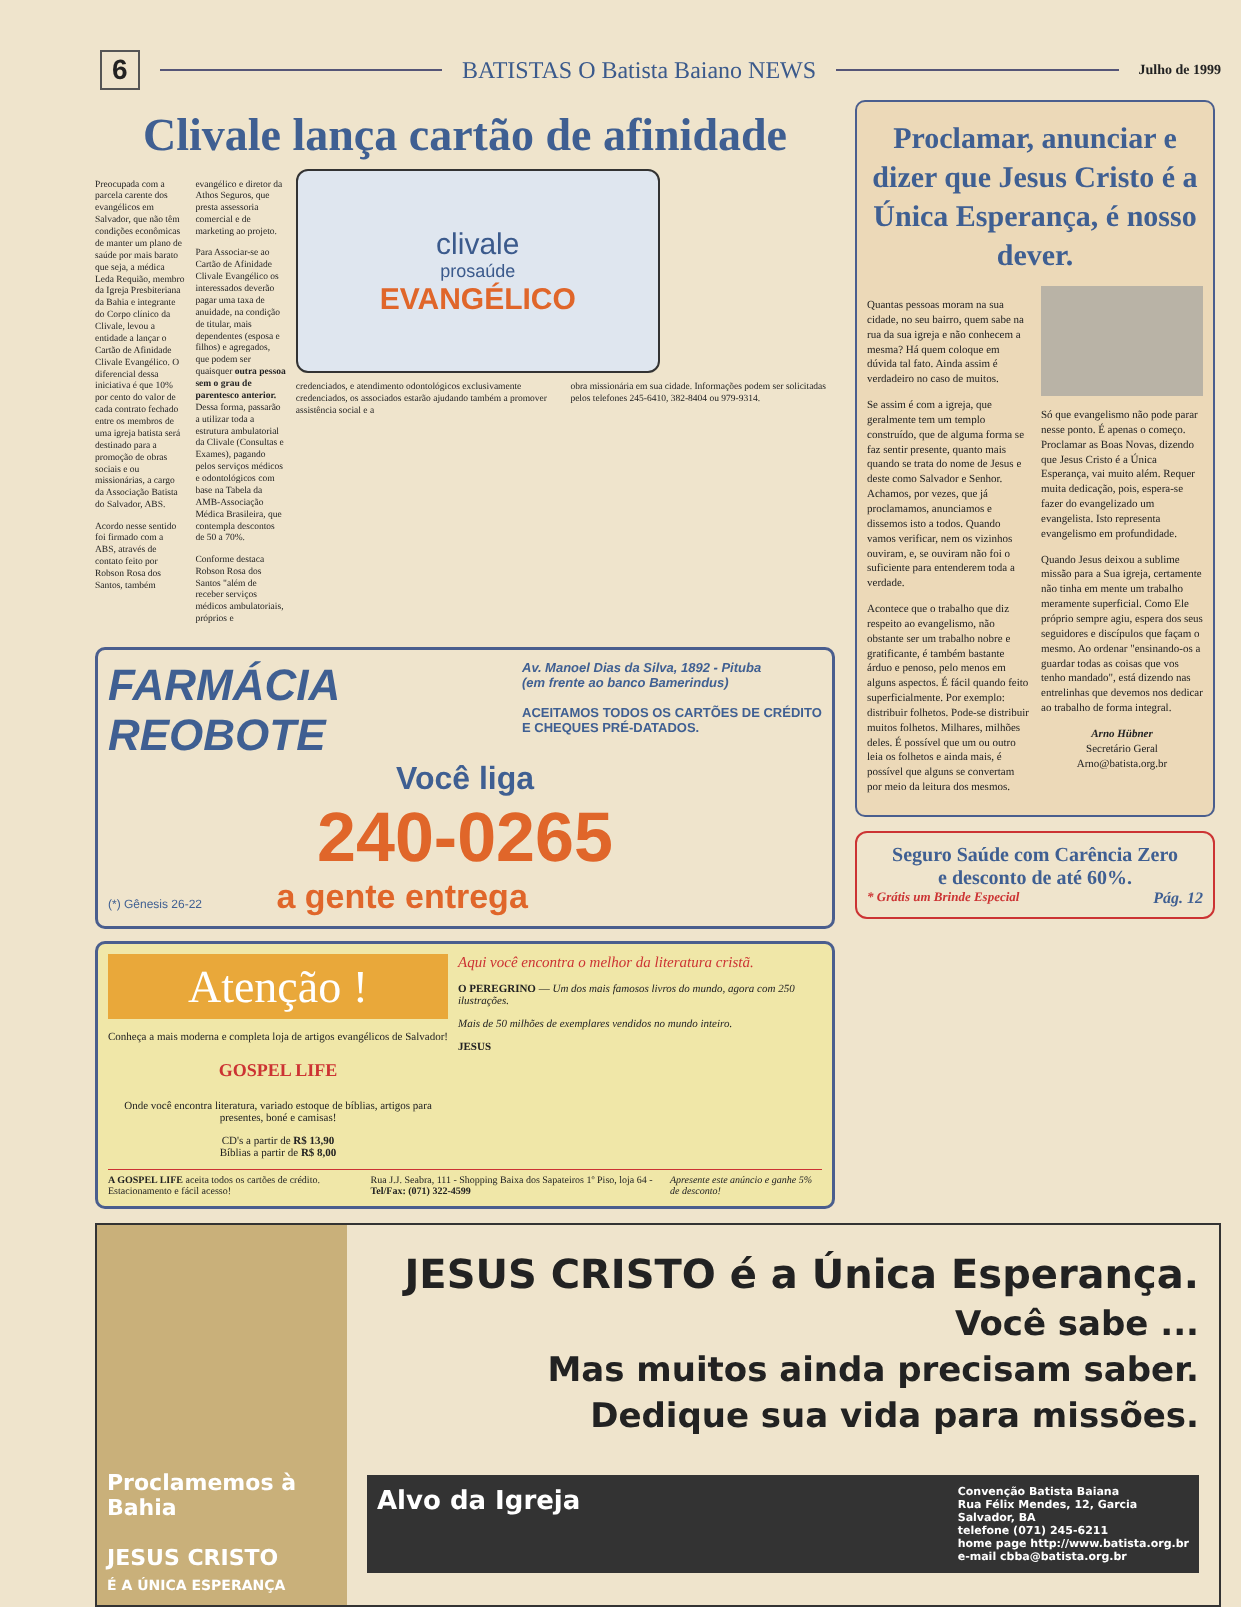6 BATISTAS O Batista Baiano NEWS Julho de 1999
Clivale lança cartão de afinidade
Preocupada com a parcela carente dos evangélicos em Salvador, que não têm condições econômicas de manter um plano de saúde por mais barato que seja, a médica Leda Requião, membro da Igreja Presbiteriana da Bahia e integrante do Corpo clínico da Clivale, levou a entidade a lançar o Cartão de Afinidade Clivale Evangélico. O diferencial dessa iniciativa é que 10% por cento do valor de cada contrato fechado entre os membros de uma igreja batista será destinado para a promoção de obras sociais e ou missionárias, a cargo da Associação Batista do Salvador, ABS.
Acordo nesse sentido foi firmado com a ABS, através de contato feito por Robson Rosa dos Santos, também
evangélico e diretor da Athos Seguros, que presta assessoria comercial e de marketing ao projeto.
Para Associar-se ao Cartão de Afinidade Clivale Evangélico os interessados deverão pagar uma taxa de anuidade, na condição de titular, mais dependentes (esposa e filhos) e agregados, que podem ser quaisquer outra pessoa sem o grau de parentesco anterior. Dessa forma, passarão a utilizar toda a estrutura ambulatorial da Clivale (Consultas e Exames), pagando pelos serviços médicos e odontológicos com base na Tabela da AMB-Associação Médica Brasileira, que contempla descontos de 50 a 70%.
Conforme destaca Robson Rosa dos Santos "além de receber serviços médicos ambulatoriais, próprios e
clivale
prosaúde
EVANGÉLICO
credenciados, e atendimento odontológicos exclusivamente credenciados, os associados estarão ajudando também a promover assistência social e a
obra missionária em sua cidade. Informações podem ser solicitadas pelos telefones 245-6410, 382-8404 ou 979-9314.
FARMÁCIA
REOBOTE
Av. Manoel Dias da Silva, 1892 - Pituba
(em frente ao banco Bamerindus)
ACEITAMOS TODOS OS CARTÕES DE CRÉDITO E CHEQUES PRÉ-DATADOS.
Você liga
240-0265
(*) Gênesis 26-22 a gente entrega
Atenção !
Conheça a mais moderna e completa loja de artigos evangélicos de Salvador!
GOSPEL LIFE
Onde você encontra literatura, variado estoque de bíblias, artigos para presentes, boné e camisas!
CD's a partir de R$ 13,90
Bíblias a partir de R$ 8,00
Aqui você encontra o melhor da literatura cristã.
O PEREGRINO — Um dos mais famosos livros do mundo, agora com 250 ilustrações.
Mais de 50 milhões de exemplares vendidos no mundo inteiro.
JESUS
A GOSPEL LIFE aceita todos os cartões de crédito. Estacionamento e fácil acesso! Rua J.J. Seabra, 111 - Shopping Baixa dos Sapateiros 1º Piso, loja 64 - Tel/Fax: (071) 322-4599 Apresente este anúncio e ganhe 5% de desconto!
Proclamar, anunciar e dizer que Jesus Cristo é a Única Esperança, é nosso dever.
Quantas pessoas moram na sua cidade, no seu bairro, quem sabe na rua da sua igreja e não conhecem a mesma? Há quem coloque em dúvida tal fato. Ainda assim é verdadeiro no caso de muitos.
Se assim é com a igreja, que geralmente tem um templo construído, que de alguma forma se faz sentir presente, quanto mais quando se trata do nome de Jesus e deste como Salvador e Senhor. Achamos, por vezes, que já proclamamos, anunciamos e dissemos isto a todos. Quando vamos verificar, nem os vizinhos ouviram, e, se ouviram não foi o suficiente para entenderem toda a verdade.
Acontece que o trabalho que diz respeito ao evangelismo, não obstante ser um trabalho nobre e gratificante, é também bastante árduo e penoso, pelo menos em alguns aspectos. É fácil quando feito superficialmente. Por exemplo: distribuir folhetos. Pode-se distribuir muitos folhetos. Milhares, milhões deles. É possível que um ou outro leia os folhetos e ainda mais, é possível que alguns se convertam por meio da leitura dos mesmos.
Só que evangelismo não pode parar nesse ponto. É apenas o começo. Proclamar as Boas Novas, dizendo que Jesus Cristo é a Única Esperança, vai muito além. Requer muita dedicação, pois, espera-se fazer do evangelizado um evangelista. Isto representa evangelismo em profundidade.
Quando Jesus deixou a sublime missão para a Sua igreja, certamente não tinha em mente um trabalho meramente superficial. Como Ele próprio sempre agiu, espera dos seus seguidores e discípulos que façam o mesmo. Ao ordenar "ensinando-os a guardar todas as coisas que vos tenho mandado", está dizendo nas entrelinhas que devemos nos dedicar ao trabalho de forma integral.
Arno Hübner
Secretário Geral
Arno@batista.org.br
Seguro Saúde com Carência Zero
e desconto de até 60%.
* Grátis um Brinde Especial Pág. 12
Proclamemos à Bahia
JESUS CRISTO
É A ÚNICA ESPERANÇA
JESUS CRISTO é a Única Esperança.
Você sabe ...
Mas muitos ainda precisam saber.
Dedique sua vida para missões.
Alvo da Igreja Convenção Batista Baiana
Rua Félix Mendes, 12, Garcia
Salvador, BA
telefone (071) 245-6211
home page http://www.batista.org.br
e-mail cbba@batista.org.br